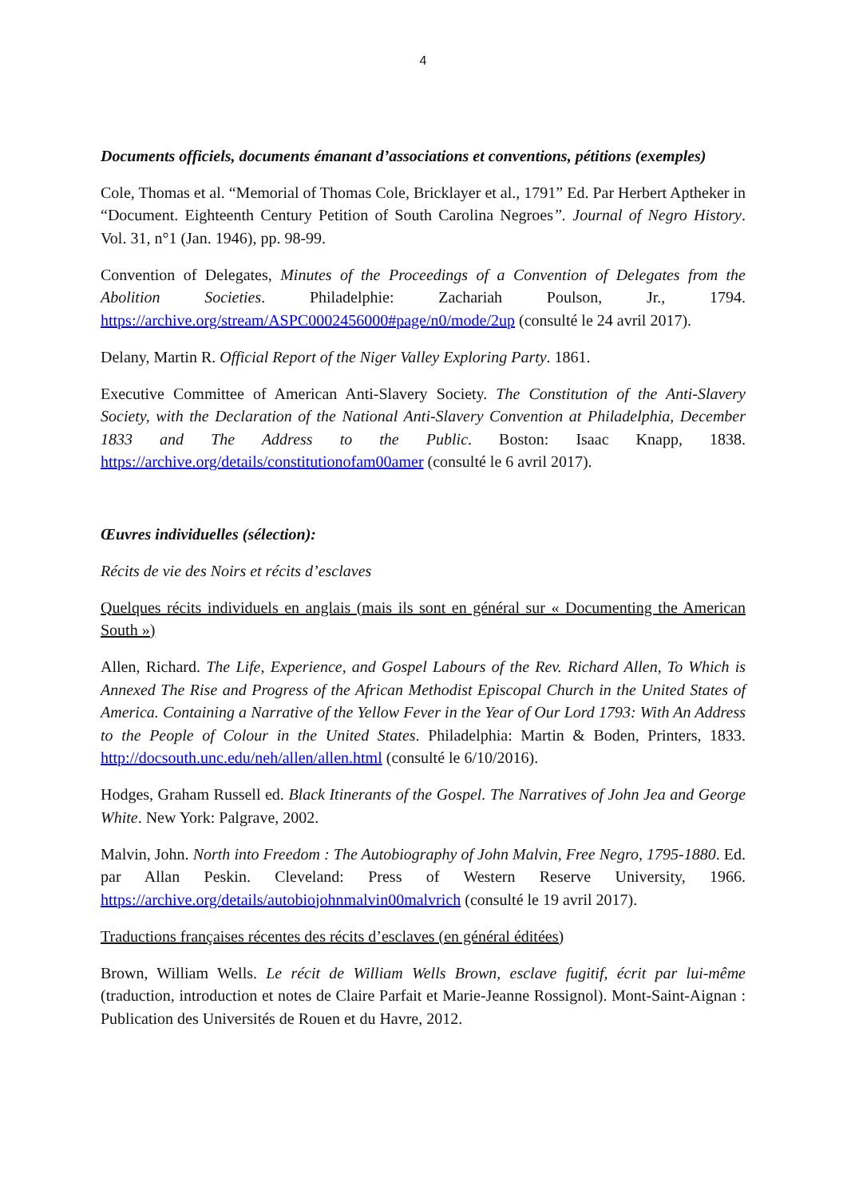4
Documents officiels, documents émanant d’associations et conventions, pétitions (exemples)
Cole, Thomas et al. “Memorial of Thomas Cole, Bricklayer et al., 1791” Ed. Par Herbert Aptheker in “Document. Eighteenth Century Petition of South Carolina Negroes”. Journal of Negro History. Vol. 31, n°1 (Jan. 1946), pp. 98-99.
Convention of Delegates, Minutes of the Proceedings of a Convention of Delegates from the Abolition Societies. Philadelphie: Zachariah Poulson, Jr., 1794. https://archive.org/stream/ASPC0002456000#page/n0/mode/2up (consulté le 24 avril 2017).
Delany, Martin R. Official Report of the Niger Valley Exploring Party. 1861.
Executive Committee of American Anti-Slavery Society. The Constitution of the Anti-Slavery Society, with the Declaration of the National Anti-Slavery Convention at Philadelphia, December 1833 and The Address to the Public. Boston: Isaac Knapp, 1838. https://archive.org/details/constitutionofam00amer (consulté le 6 avril 2017).
Œuvres individuelles (sélection):
Récits de vie des Noirs et récits d’esclaves
Quelques récits individuels en anglais (mais ils sont en général sur « Documenting the American South »)
Allen, Richard. The Life, Experience, and Gospel Labours of the Rev. Richard Allen, To Which is Annexed The Rise and Progress of the African Methodist Episcopal Church in the United States of America. Containing a Narrative of the Yellow Fever in the Year of Our Lord 1793: With An Address to the People of Colour in the United States. Philadelphia: Martin & Boden, Printers, 1833. http://docsouth.unc.edu/neh/allen/allen.html (consulté le 6/10/2016).
Hodges, Graham Russell ed. Black Itinerants of the Gospel. The Narratives of John Jea and George White. New York: Palgrave, 2002.
Malvin, John. North into Freedom : The Autobiography of John Malvin, Free Negro, 1795-1880. Ed. par Allan Peskin. Cleveland: Press of Western Reserve University, 1966. https://archive.org/details/autobiojohnmalvin00malvrich (consulté le 19 avril 2017).
Traductions françaises récentes des récits d’esclaves (en général éditées)
Brown, William Wells. Le récit de William Wells Brown, esclave fugitif, écrit par lui-même (traduction, introduction et notes de Claire Parfait et Marie-Jeanne Rossignol). Mont-Saint-Aignan : Publication des Universités de Rouen et du Havre, 2012.